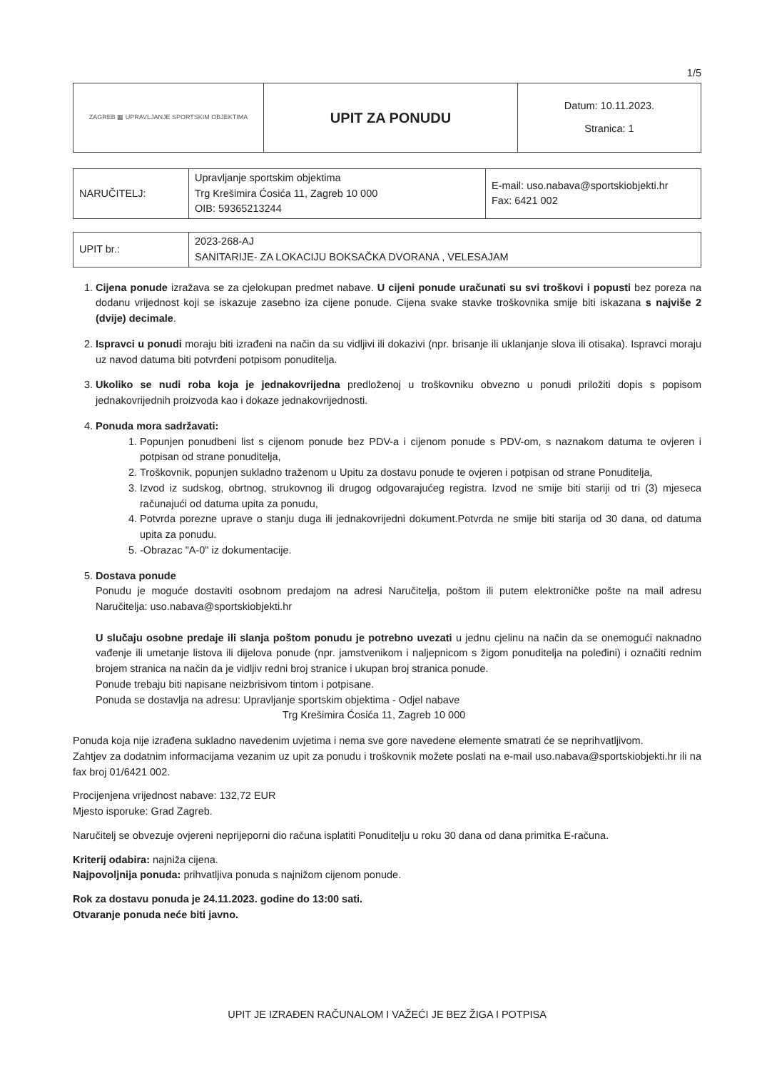1/5
| ZAGREB ▦ UPRAVLJANJE SPORTSKIM OBJEKTIMA | UPIT ZA PONUDU | Datum: 10.11.2023. Stranica: 1 |
| NARUČITELJ: | Upravljanje sportskim objektima Trg Krešimira Ćosića 11, Zagreb 10 000 OIB: 59365213244 | E-mail: uso.nabava@sportskiobjekti.hr Fax: 6421 002 |
| UPIT br.: | 2023-268-AJ SANITARIJE- ZA LOKACIJU BOKSAČKA DVORANA , VELESAJAM |
1. Cijena ponude izražava se za cjelokupan predmet nabave. U cijeni ponude uračunati su svi troškovi i popusti bez poreza na dodanu vrijednost koji se iskazuje zasebno iza cijene ponude. Cijena svake stavke troškovnika smije biti iskazana s najviše 2 (dvije) decimale.
2. Ispravci u ponudi moraju biti izrađeni na način da su vidljivi ili dokazivi (npr. brisanje ili uklanjanje slova ili otisaka). Ispravci moraju uz navod datuma biti potvrđeni potpisom ponuditelja.
3. Ukoliko se nudi roba koja je jednakovrijedna predloženoj u troškovniku obvezno u ponudi priložiti dopis s popisom jednakovrijednih proizvoda kao i dokaze jednakovrijednosti.
4. Ponuda mora sadržavati:
1. Popunjen ponudbeni list s cijenom ponude bez PDV-a i cijenom ponude s PDV-om, s naznakom datuma te ovjeren i potpisan od strane ponuditelja,
2. Troškovnik, popunjen sukladno traženom u Upitu za dostavu ponude te ovjeren i potpisan od strane Ponuditelja,
3. Izvod iz sudskog, obrtnog, strukovnog ili drugog odgovarajućeg registra. Izvod ne smije biti stariji od tri (3) mjeseca računajući od datuma upita za ponudu,
4. Potvrda porezne uprave o stanju duga ili jednakovrijedni dokument.Potvrda ne smije biti starija od 30 dana, od datuma upita za ponudu.
5. -Obrazac "A-0" iz dokumentacije.
5. Dostava ponude
Ponudu je moguće dostaviti osobnom predajom na adresi Naručitelja, poštom ili putem elektroničke pošte na mail adresu Naručitelja: uso.nabava@sportskiobjekti.hr
U slučaju osobne predaje ili slanja poštom ponudu je potrebno uvezati u jednu cjelinu na način da se onemogući naknadno vađenje ili umetanje listova ili dijelova ponude (npr. jamstvenikom i naljepnicom s žigom ponuditelja na poleđini) i označiti rednim brojem stranica na način da je vidljiv redni broj stranice i ukupan broj stranica ponude.
Ponude trebaju biti napisane neizbrisivom tintom i potpisane.
Ponuda se dostavlja na adresu: Upravljanje sportskim objektima - Odjel nabave
Trg Krešimira Ćosića 11, Zagreb 10 000
Ponuda koja nije izrađena sukladno navedenim uvjetima i nema sve gore navedene elemente smatrati će se neprihvatljivom.
Zahtjev za dodatnim informacijama vezanim uz upit za ponudu i troškovnik možete poslati na e-mail uso.nabava@sportskiobjekti.hr ili na fax broj 01/6421 002.
Procijenjena vrijednost nabave: 132,72 EUR
Mjesto isporuke: Grad Zagreb.
Naručitelj se obvezuje ovjereni neprijeporni dio računa isplatiti Ponuditelju u roku 30 dana od dana primitka E-računa.
Kriterij odabira: najniža cijena.
Najpovoljnija ponuda: prihvatljiva ponuda s najnižom cijenom ponude.
Rok za dostavu ponuda je 24.11.2023. godine do 13:00 sati.
Otvaranje ponuda neće biti javno.
UPIT JE IZRAĐEN RAČUNALOM I VAŽEĆI JE BEZ ŽIGA I POTPISA